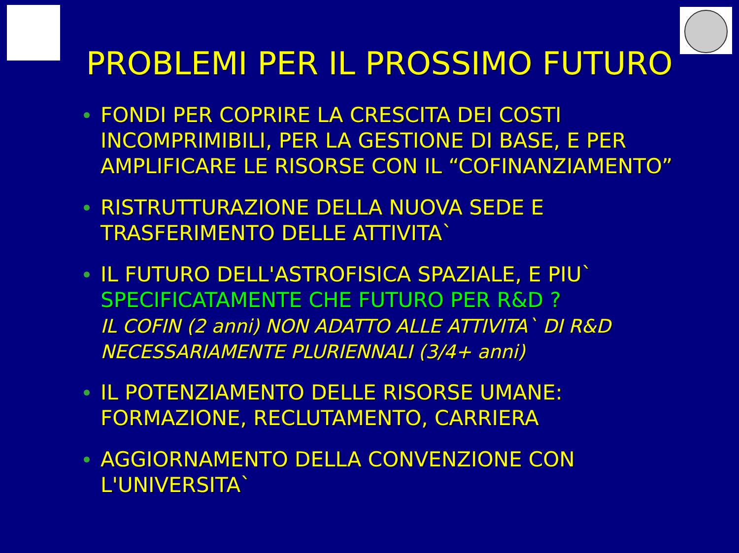PROBLEMI PER IL PROSSIMO FUTURO
FONDI PER COPRIRE LA CRESCITA DEI COSTI INCOMPRIMIBILI, PER LA GESTIONE DI BASE, E PER AMPLIFICARE LE RISORSE CON IL “COFINANZIAMENTO”
RISTRUTTURAZIONE DELLA NUOVA SEDE E
TRASFERIMENTO DELLE ATTIVITA`
IL FUTURO DELL'ASTROFISICA SPAZIALE, E PIU`
SPECIFICATAMENTE CHE FUTURO PER R&D ?
IL COFIN (2 anni) NON ADATTO ALLE ATTIVITA` DI R&D
NECESSARIAMENTE PLURIENNALI (3/4+ anni)
IL POTENZIAMENTO DELLE RISORSE UMANE:
FORMAZIONE, RECLUTAMENTO, CARRIERA
AGGIORNAMENTO DELLA CONVENZIONE CON
L'UNIVERSITA`